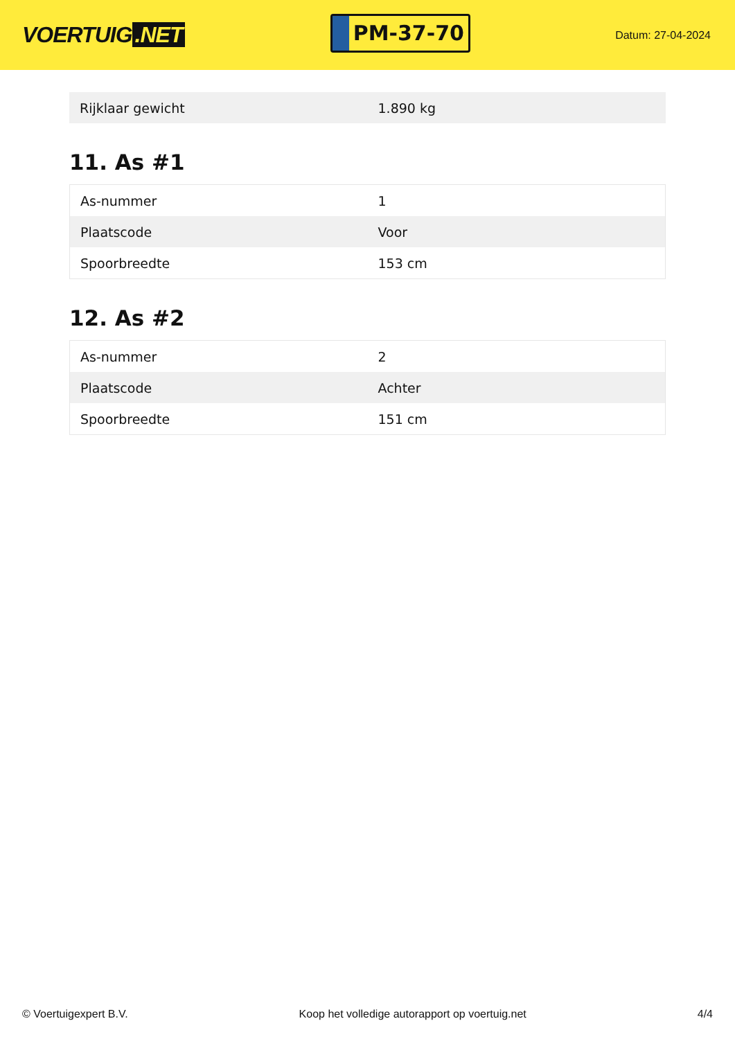VOERTUIG.NET
PM-37-70
Datum: 27-04-2024
| Rijklaar gewicht | 1.890 kg |
11. As #1
| As-nummer | 1 |
| Plaatscode | Voor |
| Spoorbreedte | 153 cm |
12. As #2
| As-nummer | 2 |
| Plaatscode | Achter |
| Spoorbreedte | 151 cm |
© Voertuigexpert B.V. Koop het volledige autorapport op voertuig.net 4/4